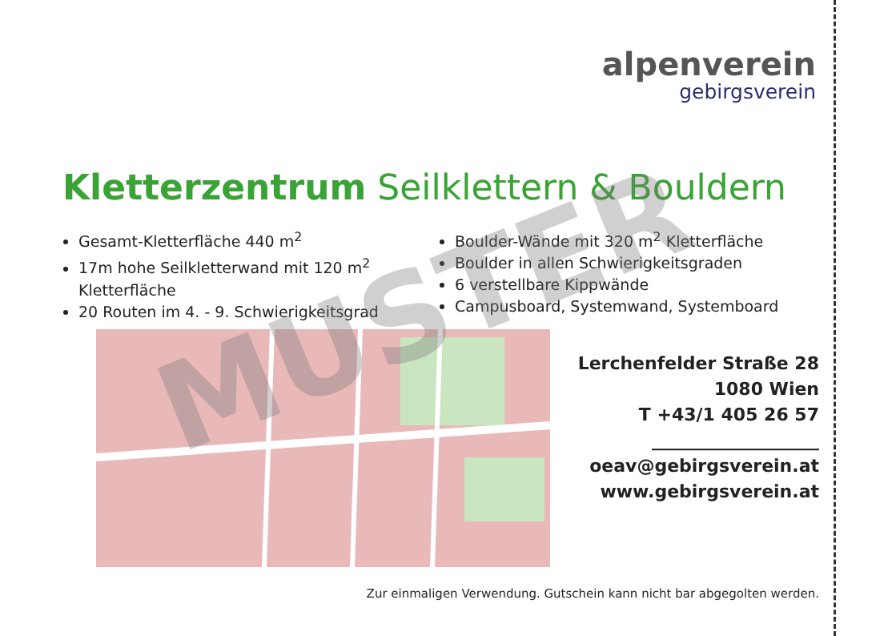alpenverein
gebirgsverein
Kletterzentrum Seilklettern & Bouldern
Gesamt-Kletterfläche 440 m<sup>2</sup>
17m hohe Seilkletterwand mit 120 m<sup>2</sup> Kletterfläche
20 Routen im 4. - 9. Schwierigkeitsgrad
Boulder-Wände mit 320 m<sup>2</sup> Kletterfläche
Boulder in allen Schwierigkeitsgraden
6 verstellbare Kippwände
Campusboard, Systemwand, Systemboard
Lerchenfelder Straße 28
1080 Wien
T +43/1 405 26 57
___________________
oeav@gebirgsverein.at
www.gebirgsverein.at
Zur einmaligen Verwendung. Gutschein kann nicht bar abgegolten werden.
MUSTER